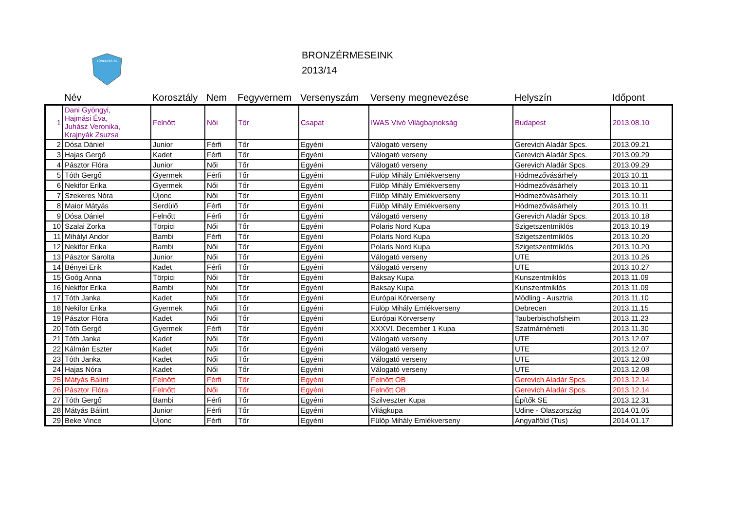TÖREKVÉS SE
BRONZÉRMESEINK
2013/14
| | Név | Korosztály | Nem | Fegyvernem | Versenyszám | Verseny megnevezése | Helyszín | Időpont |
| --- | --- | --- | --- | --- | --- | --- | --- | --- |
| 1 | Dani Gyöngyi, Hajmási Éva, Juhász Veronika, Krajnyák Zsuzsa | Felnőtt | Női | Tőr | Csapat | IWAS Vívó Világbajnokság | Budapest | 2013.08.10 |
| 2 | Dósa Dániel | Junior | Férfi | Tőr | Egyéni | Válogató verseny | Gerevich Aladár Spcs. | 2013.09.21 |
| 3 | Hajas Gergő | Kadet | Férfi | Tőr | Egyéni | Válogató verseny | Gerevich Aladár Spcs. | 2013.09.29 |
| 4 | Pásztor Flóra | Junior | Női | Tőr | Egyéni | Válogató verseny | Gerevich Aladár Spcs. | 2013.09.29 |
| 5 | Tóth Gergő | Gyermek | Férfi | Tőr | Egyéni | Fülöp Mihály Emlékverseny | Hódmezővásárhely | 2013.10.11 |
| 6 | Nekifor Erika | Gyermek | Női | Tőr | Egyéni | Fülöp Mihály Emlékverseny | Hódmezővásárhely | 2013.10.11 |
| 7 | Szekeres Nóra | Újonc | Női | Tőr | Egyéni | Fülöp Mihály Emlékverseny | Hódmezővásárhely | 2013.10.11 |
| 8 | Maior Mátyás | Serdülő | Férfi | Tőr | Egyéni | Fülöp Mihály Emlékverseny | Hódmezővásárhely | 2013.10.11 |
| 9 | Dósa Dániel | Felnőtt | Férfi | Tőr | Egyéni | Válogató verseny | Gerevich Aladár Spcs. | 2013.10.18 |
| 10 | Szalai Zorka | Törpici | Női | Tőr | Egyéni | Polaris Nord Kupa | Szigetszentmiklós | 2013.10.19 |
| 11 | Mihályi Andor | Bambi | Férfi | Tőr | Egyéni | Polaris Nord Kupa | Szigetszentmiklós | 2013.10.20 |
| 12 | Nekifor Erika | Bambi | Női | Tőr | Egyéni | Polaris Nord Kupa | Szigetszentmiklós | 2013.10.20 |
| 13 | Pásztor Sarolta | Junior | Női | Tőr | Egyéni | Válogató verseny | UTE | 2013.10.26 |
| 14 | Bényei Erik | Kadet | Férfi | Tőr | Egyéni | Válogató verseny | UTE | 2013.10.27 |
| 15 | Goóg Anna | Törpici | Női | Tőr | Egyéni | Baksay Kupa | Kunszentmiklós | 2013.11.09 |
| 16 | Nekifor Erika | Bambi | Női | Tőr | Egyéni | Baksay Kupa | Kunszentmiklós | 2013.11.09 |
| 17 | Tóth Janka | Kadet | Női | Tőr | Egyéni | Európai Körverseny | Mödling - Ausztria | 2013.11.10 |
| 18 | Nekifor Erika | Gyermek | Női | Tőr | Egyéni | Fülöp Mihály Emlékverseny | Debrecen | 2013.11.15 |
| 19 | Pásztor Flóra | Kadet | Női | Tőr | Egyéni | Európai Körverseny | Tauberbischofsheim | 2013.11.23 |
| 20 | Tóth Gergő | Gyermek | Férfi | Tőr | Egyéni | XXXVI. December 1 Kupa | Szatmárnémeti | 2013.11.30 |
| 21 | Tóth Janka | Kadet | Női | Tőr | Egyéni | Válogató verseny | UTE | 2013.12.07 |
| 22 | Kálmán Eszter | Kadet | Női | Tőr | Egyéni | Válogató verseny | UTE | 2013.12.07 |
| 23 | Tóth Janka | Kadet | Női | Tőr | Egyéni | Válogató verseny | UTE | 2013.12.08 |
| 24 | Hajas Nóra | Kadet | Női | Tőr | Egyéni | Válogató verseny | UTE | 2013.12.08 |
| 25 | Mátyás Bálint | Felnőtt | Férfi | Tőr | Egyéni | Felnőtt OB | Gerevich Aladár Spcs. | 2013.12.14 |
| 26 | Pásztor Flóra | Felnőtt | Női | Tőr | Egyéni | Felnőtt OB | Gerevich Aladár Spcs. | 2013.12.14 |
| 27 | Tóth Gergő | Bambi | Férfi | Tőr | Egyéni | Szilveszter Kupa | Építők SE | 2013.12.31 |
| 28 | Mátyás Bálint | Junior | Férfi | Tőr | Egyéni | Világkupa | Udine - Olaszország | 2014.01.05 |
| 29 | Beke Vince | Újonc | Férfi | Tőr | Egyéni | Fülöp Mihály Emlékverseny | Angyalföld (Tus) | 2014.01.17 |